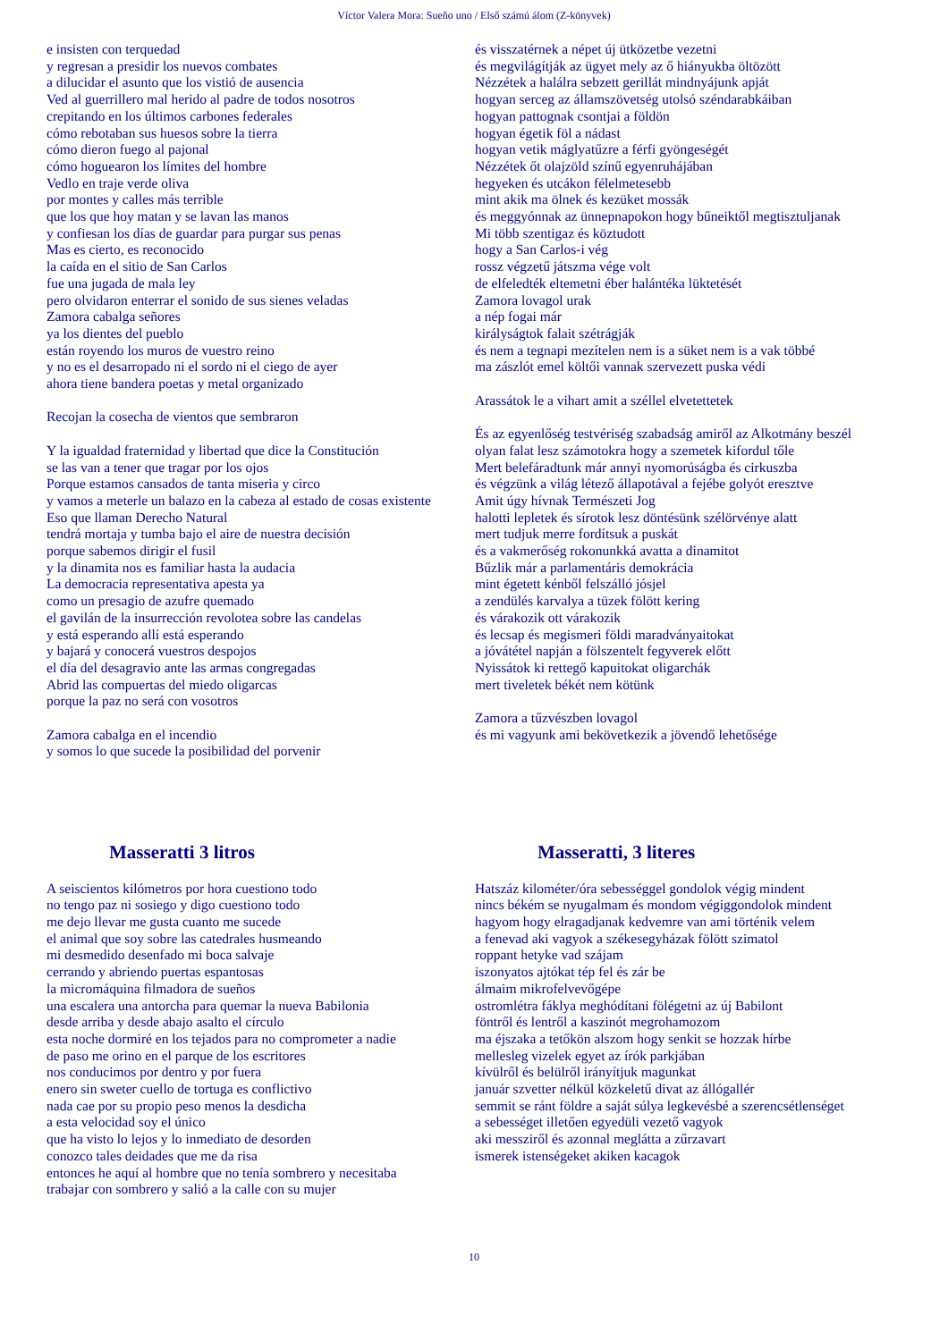Víctor Valera Mora: Sueño uno / Első számú álom (Z-könyvek)
e insisten con terquedad
y regresan a presidir los nuevos combates
a dilucidar el asunto que los vistió de ausencia
Ved al guerrillero mal herido al padre de todos nosotros
crepitando en los últimos carbones federales
cómo rebotaban sus huesos sobre la tierra
cómo dieron fuego al pajonal
cómo hoguearon los límites del hombre
Vedlo en traje verde oliva
por montes y calles más terrible
que los que hoy matan y se lavan las manos
y confiesan los días de guardar para purgar sus penas
Mas es cierto, es reconocido
la caída en el sitio de San Carlos
fue una jugada de mala ley
pero olvidaron enterrar el sonido de sus sienes veladas
Zamora cabalga señores
ya los dientes del pueblo
están royendo los muros de vuestro reino
y no es el desarropado ni el sordo ni el ciego de ayer
ahora tiene bandera poetas y metal organizado
Recojan la cosecha de vientos que sembraron
Y la igualdad fraternidad y libertad que dice la Constitución
se las van a tener que tragar por los ojos
Porque estamos cansados de tanta miseria y circo
y vamos a meterle un balazo en la cabeza al estado de cosas existente
Eso que llaman Derecho Natural
tendrá mortaja y tumba bajo el aire de nuestra decisión
porque sabemos dirigir el fusil
y la dinamita nos es familiar hasta la audacia
La democracia representativa apesta ya
como un presagio de azufre quemado
el gavilán de la insurrección revolotea sobre las candelas
y está esperando allí está esperando
y bajará y conocerá vuestros despojos
el día del desagravio ante las armas congregadas
Abrid las compuertas del miedo oligarcas
porque la paz no será con vosotros
Zamora cabalga en el incendio
y somos lo que sucede la posibilidad del porvenir
és visszatérnek a népet új ütközetbe vezetni
és megvilágítják az ügyet mely az ő hiányukba öltözött
Nézzétek a halálra sebzett gerillát mindnyájunk apját
hogyan serceg az államszövetség utolsó széndarabkáiban
hogyan pattognak csontjai a földön
hogyan égetik föl a nádast
hogyan vetik máglyatűzre a férfi gyöngeségét
Nézzétek őt olajzöld színű egyenruhájában
hegyeken és utcákon félelmetesebb
mint akik ma ölnek és kezüket mossák
és meggyónnak az ünnepnapokon hogy bűneiktől megtisztuljanak
Mi több szentigaz és köztudott
hogy a San Carlos-i vég
rossz végzetű játszma vége volt
de elfeledték eltemetni éber halántéka lüktetését
Zamora lovagol urak
a nép fogai már
királyságtok falait szétrágják
és nem a tegnapi mezítelen nem is a süket nem is a vak többé
ma zászlót emel költői vannak szervezett puska védi
Arassátok le a vihart amit a széllel elvetettetek
És az egyenlőség testvériség szabadság amiről az Alkotmány beszél
olyan falat lesz számotokra hogy a szemetek kifordul tőle
Mert belefáradtunk már annyi nyomorúságba és cirkuszba
és végzünk a világ létező állapotával a fejébe golyót eresztve
Amit úgy hívnak Természeti Jog
halotti lepletek és sírotok lesz döntésünk szélörvénye alatt
mert tudjuk merre fordítsuk a puskát
és a vakmerőség rokonunkká avatta a dinamitot
Bűzlik már a parlamentáris demokrácia
mint égetett kénből felszálló jósjel
a zendülés karvalya a tüzek fölött kering
és várakozik ott várakozik
és lecsap és megismeri földi maradványaitokat
a jóvátétel napján a fölszentelt fegyverek előtt
Nyissátok ki rettegő kapuitokat oligarchák
mert tiveletek békét nem kötünk
Zamora a tűzvészben lovagol
és mi vagyunk ami bekövetkezik a jövendő lehetősége
Masseratti 3 litros
A seiscientos kilómetros por hora cuestiono todo
no tengo paz ni sosiego y digo cuestiono todo
me dejo llevar me gusta cuanto me sucede
el animal que soy sobre las catedrales husmeando
mi desmedido desenfado mi boca salvaje
cerrando y abriendo puertas espantosas
la micromáquina filmadora de sueños
una escalera una antorcha para quemar la nueva Babilonia
desde arriba y desde abajo asalto el círculo
esta noche dormiré en los tejados para no comprometer a nadie
de paso me orino en el parque de los escritores
nos conducimos por dentro y por fuera
enero sin sweter cuello de tortuga es conflictivo
nada cae por su propio peso menos la desdicha
a esta velocidad soy el único
que ha visto lo lejos y lo inmediato de desorden
conozco tales deidades que me da risa
entonces he aquí al hombre que no tenía sombrero y necesitaba
trabajar con sombrero y salió a la calle con su mujer
Masseratti, 3 literes
Hatszáz kilométer/óra sebességgel gondolok végig mindent
nincs békém se nyugalmam és mondom végiggondolok mindent
hagyom hogy elragadjanak kedvemre van ami történik velem
a fenevad aki vagyok a székesegyházak fölött szimatol
roppant hetyke vad szájam
iszonyatos ajtókat tép fel és zár be
álmaim mikrofelvevőgépe
ostromlétra fáklya meghódítani fölégetni az új Babilont
föntről és lentről a kaszinót megrohamozom
ma éjszaka a tetőkön alszom hogy senkit se hozzak hírbe
mellesleg vizelek egyet az írók parkjában
kívülről és belülről irányítjuk magunkat
január szvetter nélkül közkeletű divat az állógallér
semmit se ránt földre a saját súlya legkevésbé a szerencsétlenséget
a sebességet illetően egyedüli vezető vagyok
aki messziről és azonnal meglátta a zűrzavart
ismerek istenségeket akiken kacagok
10